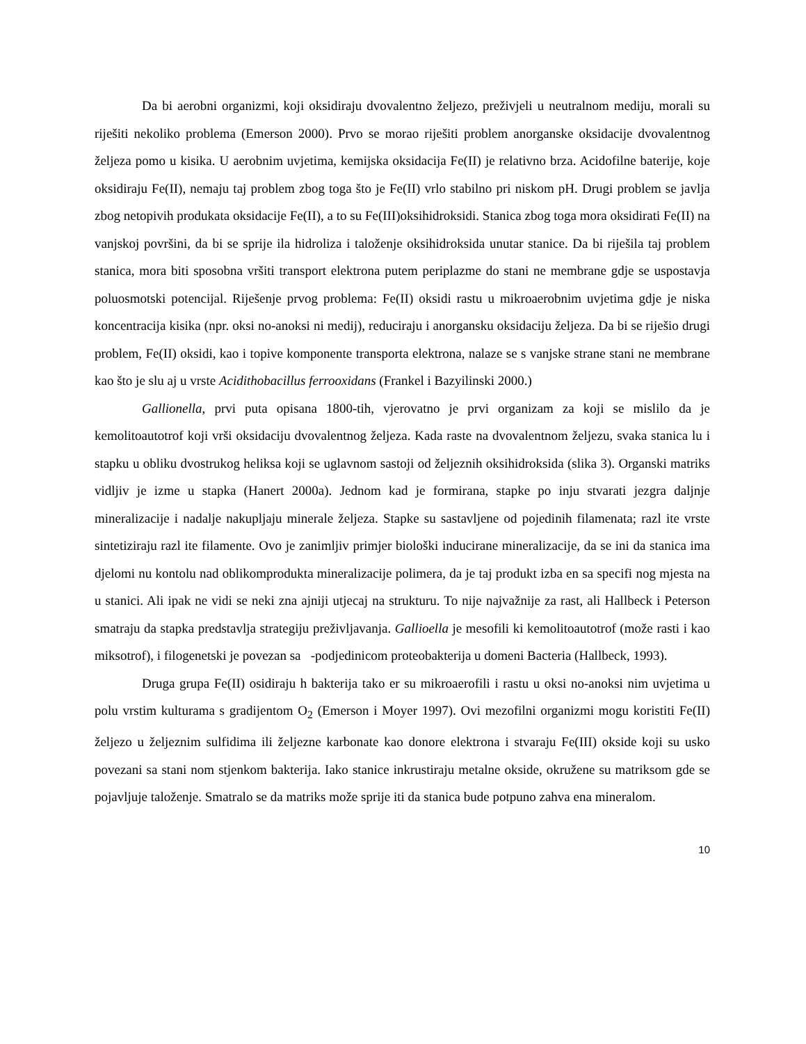Da bi aerobni organizmi, koji oksidiraju dvovalentno željezo, preživjeli u neutralnom mediju, morali su riješiti nekoliko problema (Emerson 2000). Prvo se morao riješiti problem anorganske oksidacije dvovalentnog željeza pomo u kisika. U aerobnim uvjetima, kemijska oksidacija Fe(II) je relativno brza. Acidofilne baterije, koje oksidiraju Fe(II), nemaju taj problem zbog toga što je Fe(II) vrlo stabilno pri niskom pH. Drugi problem se javlja zbog netopivih produkata oksidacije Fe(II), a to su Fe(III)oksihidroksidi. Stanica zbog toga mora oksidirati Fe(II) na vanjskoj površini, da bi se sprije ila hidroliza i taloženje oksihidroksida unutar stanice. Da bi riješila taj problem stanica, mora biti sposobna vršiti transport elektrona putem periplazme do stani ne membrane gdje se uspostavja poluosmotski potencijal. Riješenje prvog problema: Fe(II) oksidi rastu u mikroaerobnim uvjetima gdje je niska koncentracija kisika (npr. oksi no-anoksi ni medij), reduciraju i anorgansku oksidaciju željeza. Da bi se riješio drugi problem, Fe(II) oksidi, kao i topive komponente transporta elektrona, nalaze se s vanjske strane stani ne membrane kao što je slu aj u vrste Acidithobacillus ferrooxidans (Frankel i Bazyilinski 2000.)
Gallionella, prvi puta opisana 1800-tih, vjerovatno je prvi organizam za koji se mislilo da je kemolitoautotrof koji vrši oksidaciju dvovalentnog željeza. Kada raste na dvovalentnom željezu, svaka stanica lu i stapku u obliku dvostrukog heliksa koji se uglavnom sastoji od željeznih oksihidroksida (slika 3). Organski matriks vidljiv je izme u stapka (Hanert 2000a). Jednom kad je formirana, stapke po inju stvarati jezgra daljnje mineralizacije i nadalje nakupljaju minerale željeza. Stapke su sastavljene od pojedinih filamenata; razl ite vrste sintetiziraju razl ite filamente. Ovo je zanimljiv primjer biološki inducirane mineralizacije, da se ini da stanica ima djelomi nu kontolu nad oblikomprodukta mineralizacije polimera, da je taj produkt izba en sa specifi nog mjesta na u stanici. Ali ipak ne vidi se neki zna ajniji utjecaj na strukturu. To nije najvažnije za rast, ali Hallbeck i Peterson smatraju da stapka predstavlja strategiju preživljavanja. Gallioella je mesofili ki kemolitoautotrof (može rasti i kao miksotrof), i filogenetski je povezan sa -podjedinicom proteobakterija u domeni Bacteria (Hallbeck, 1993).
Druga grupa Fe(II) osidiraju h bakterija tako er su mikroaerofili i rastu u oksi no-anoksi nim uvjetima u polu vrstim kulturama s gradijentom O<sub>2</sub> (Emerson i Moyer 1997). Ovi mezofilni organizmi mogu koristiti Fe(II) željezo u željeznim sulfidima ili željezne karbonate kao donore elektrona i stvaraju Fe(III) okside koji su usko povezani sa stani nom stjenkom bakterija. Iako stanice inkrustiraju metalne okside, okružene su matriksom gde se pojavljuje taloženje. Smatralo se da matriks može sprije iti da stanica bude potpuno zahva ena mineralom.
10